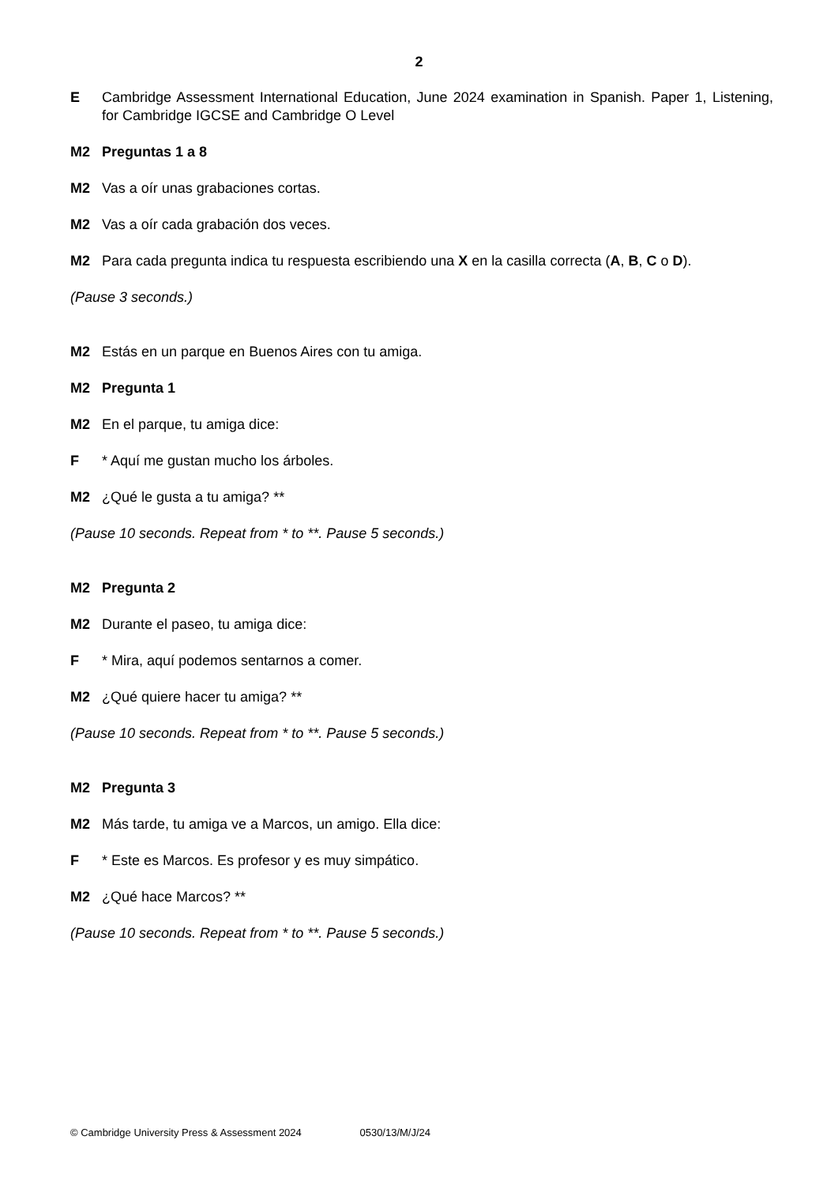2
E Cambridge Assessment International Education, June 2024 examination in Spanish. Paper 1, Listening, for Cambridge IGCSE and Cambridge O Level
M2 Preguntas 1 a 8
M2 Vas a oír unas grabaciones cortas.
M2 Vas a oír cada grabación dos veces.
M2 Para cada pregunta indica tu respuesta escribiendo una X en la casilla correcta (A, B, C o D).
(Pause 3 seconds.)
M2 Estás en un parque en Buenos Aires con tu amiga.
M2 Pregunta 1
M2 En el parque, tu amiga dice:
F * Aquí me gustan mucho los árboles.
M2 ¿Qué le gusta a tu amiga? **
(Pause 10 seconds. Repeat from * to **. Pause 5 seconds.)
M2 Pregunta 2
M2 Durante el paseo, tu amiga dice:
F * Mira, aquí podemos sentarnos a comer.
M2 ¿Qué quiere hacer tu amiga? **
(Pause 10 seconds. Repeat from * to **. Pause 5 seconds.)
M2 Pregunta 3
M2 Más tarde, tu amiga ve a Marcos, un amigo. Ella dice:
F * Este es Marcos. Es profesor y es muy simpático.
M2 ¿Qué hace Marcos? **
(Pause 10 seconds. Repeat from * to **. Pause 5 seconds.)
© Cambridge University Press & Assessment 2024 0530/13/M/J/24